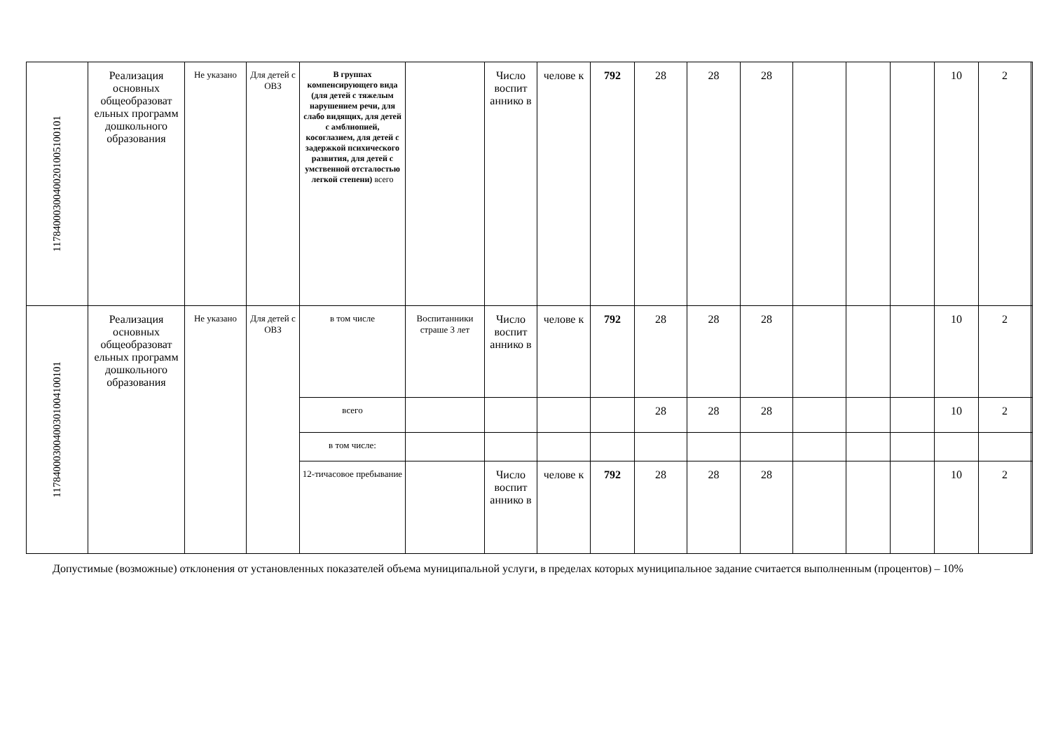| 117840003004002010051001​01 | Реализация основных общеобразоват ельных программ дошкольного образования | Не указано | Для детей с ОВЗ | В группах компенсирующего вида (для детей с тяжелым нарушением речи, для слабо видящих, для детей с амблиопией, косоглазием, для детей с задержкой психического развития, для детей с умственной отсталостью легкой степени) всего | | Число воспит аннико в | челове к | 792 | 28 | 28 | 28 | | | | 10 | 2 | |
| 117840003004003010041001​01 | Реализация основных общеобразоват ельных программ дошкольного образования | Не указано | Для детей с ОВЗ | в том числе | Воспитанники страше 3 лет | Число воспит аннико в | челове к | 792 | 28 | 28 | 28 | | | | 10 | 2 | |
| | | | | всего | | | | | 28 | 28 | 28 | | | | 10 | 2 | |
| | | | | в том числе: | | | | | | | | | | | | | |
| | | | | 12-тичасовое пребывание | | Число воспит аннико в | челове к | 792 | 28 | 28 | 28 | | | | 10 | 2 | |
Допустимые (возможные) отклонения от установленных показателей объема муниципальной услуги, в пределах которых муниципальное задание считается выполненным (процентов) – 10%